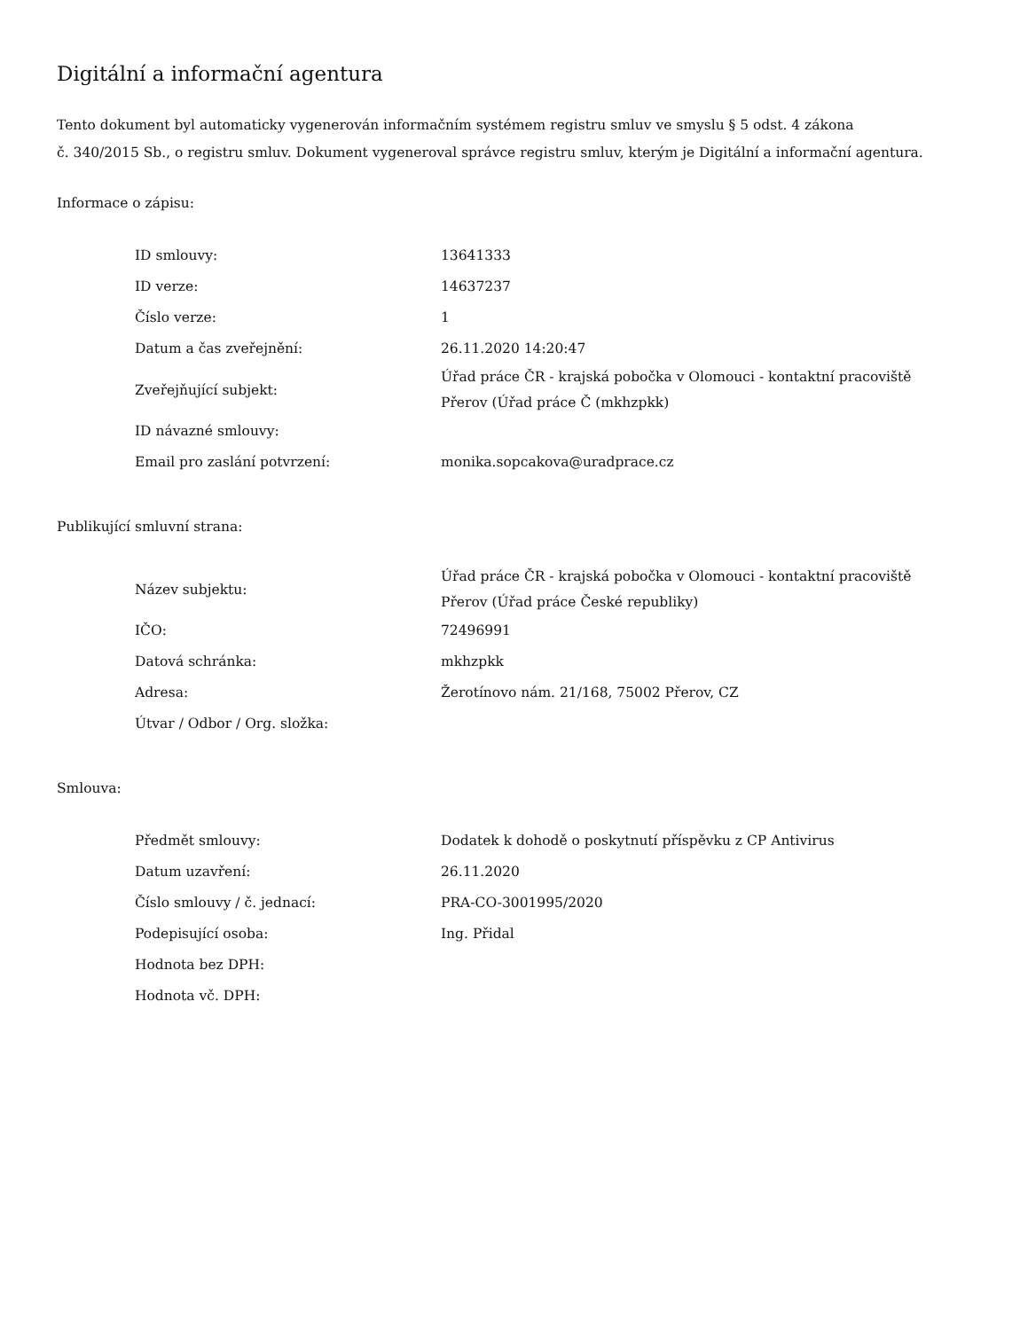Digitální a informační agentura
Tento dokument byl automaticky vygenerován informačním systémem registru smluv ve smyslu § 5 odst. 4 zákona
č. 340/2015 Sb., o registru smluv. Dokument vygeneroval správce registru smluv, kterým je Digitální a informační agentura.
Informace o zápisu:
| ID smlouvy: | 13641333 |
| ID verze: | 14637237 |
| Číslo verze: | 1 |
| Datum a čas zveřejnění: | 26.11.2020 14:20:47 |
| Zveřejňující subjekt: | Úřad práce ČR - krajská pobočka v Olomouci - kontaktní pracoviště Přerov (Úřad práce Č (mkhzpkk) |
| ID návazné smlouvy: | |
| Email pro zaslání potvrzení: | monika.sopcakova@uradprace.cz |
Publikující smluvní strana:
| Název subjektu: | Úřad práce ČR - krajská pobočka v Olomouci - kontaktní pracoviště Přerov (Úřad práce České republiky) |
| IČO: | 72496991 |
| Datová schránka: | mkhzpkk |
| Adresa: | Žerotínovo nám. 21/168, 75002 Přerov, CZ |
| Útvar / Odbor / Org. složka: | |
Smlouva:
| Předmět smlouvy: | Dodatek k dohodě o poskytnutí příspěvku z CP Antivirus |
| Datum uzavření: | 26.11.2020 |
| Číslo smlouvy / č. jednací: | PRA-CO-3001995/2020 |
| Podepisující osoba: | Ing. Přidal |
| Hodnota bez DPH: | |
| Hodnota vč. DPH: | |